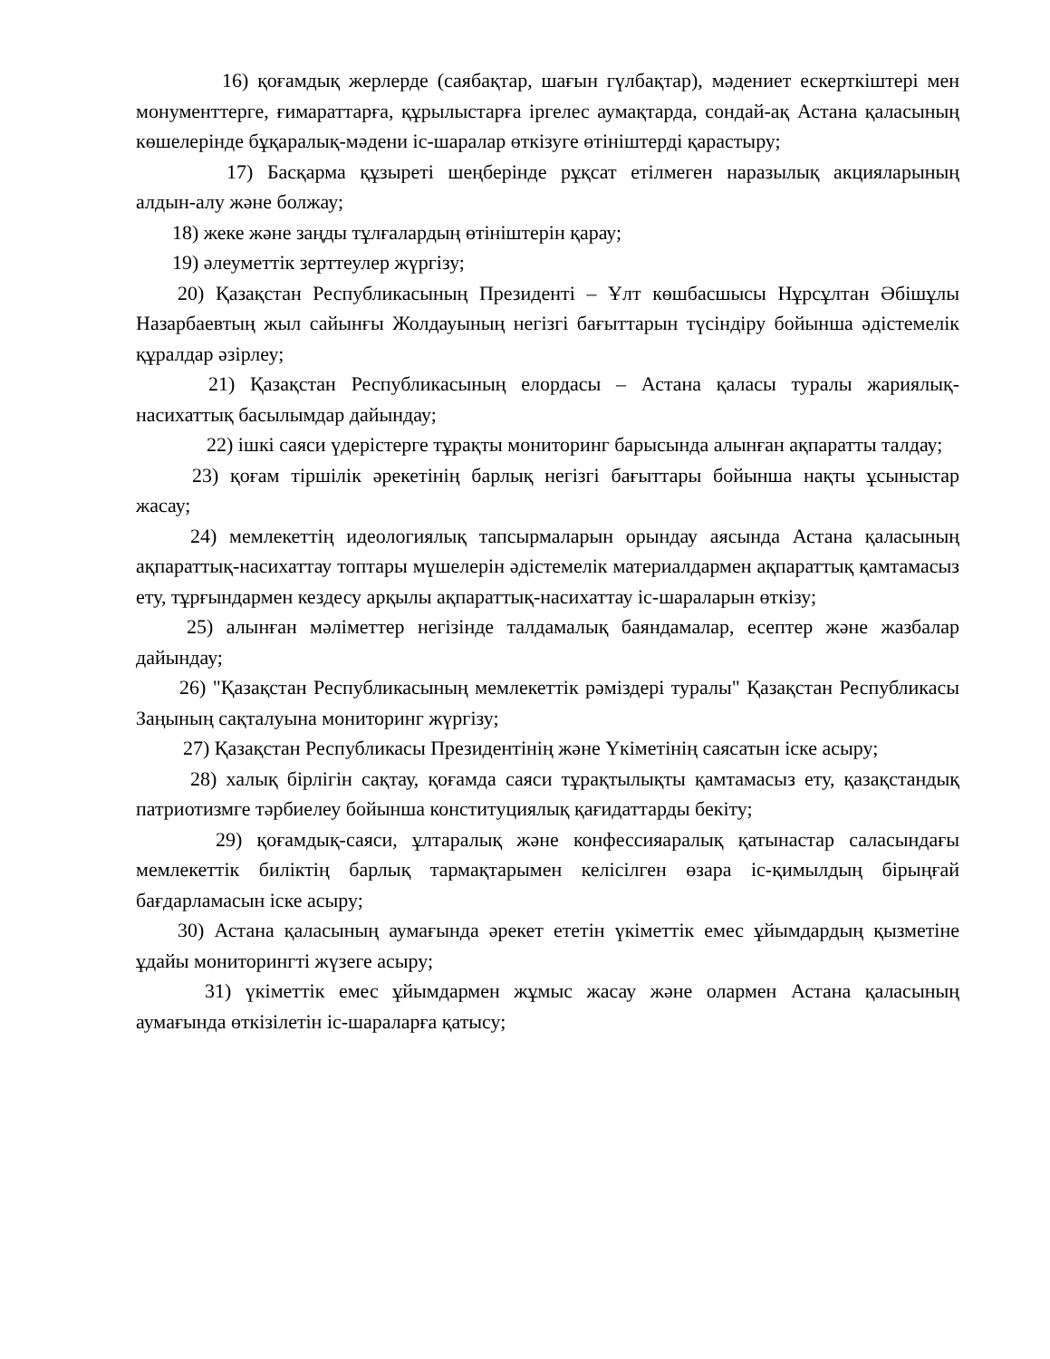16) қоғамдық жерлерде (саябақтар, шағын гүлбақтар), мәдениет ескерткіштері мен монументтерге, ғимараттарға, құрылыстарға іргелес аумақтарда, сондай-ақ Астана қаласының көшелерінде бұқаралық-мәдени іс-шаралар өткізуге өтініштерді қарастыру;
17) Басқарма құзыреті шеңберінде рұқсат етілмеген наразылық акцияларының алдын-алу және болжау;
18) жеке және заңды тұлғалардың өтініштерін қарау;
19) әлеуметтік зерттеулер жүргізу;
20) Қазақстан Республикасының Президенті – Ұлт көшбасшысы Нұрсұлтан Әбішұлы Назарбаевтың жыл сайынғы Жолдауының негізгі бағыттарын түсіндіру бойынша әдістемелік құралдар әзірлеу;
21) Қазақстан Республикасының елордасы – Астана қаласы туралы жариялық-насихаттық басылымдар дайындау;
22) ішкі саяси үдерістерге тұрақты мониторинг барысында алынған ақпаратты талдау;
23) қоғам тіршілік әрекетінің барлық негізгі бағыттары бойынша нақты ұсыныстар жасау;
24) мемлекеттің идеологиялық тапсырмаларын орындау аясында Астана қаласының ақпараттық-насихаттау топтары мүшелерін әдістемелік материалдармен ақпараттық қамтамасыз ету, тұрғындармен кездесу арқылы ақпараттық-насихаттау іс-шараларын өткізу;
25) алынған мәліметтер негізінде талдамалық баяндамалар, есептер және жазбалар дайындау;
26) "Қазақстан Республикасының мемлекеттік рәміздері туралы" Қазақстан Республикасы Заңының сақталуына мониторинг жүргізу;
27) Қазақстан Республикасы Президентінің және Үкіметінің саясатын іске асыру;
28) халық бірлігін сақтау, қоғамда саяси тұрақтылықты қамтамасыз ету, қазақстандық патриотизмге тәрбиелеу бойынша конституциялық қағидаттарды бекіту;
29) қоғамдық-саяси, ұлтаралық және конфессияаралық қатынастар саласындағы мемлекеттік биліктің барлық тармақтарымен келісілген өзара іс-қимылдың бірыңғай бағдарламасын іске асыру;
30) Астана қаласының аумағында әрекет ететін үкіметтік емес ұйымдардың қызметіне ұдайы мониторингті жүзеге асыру;
31) үкіметтік емес ұйымдармен жұмыс жасау және олармен Астана қаласының аумағында өткізілетін іс-шараларға қатысу;